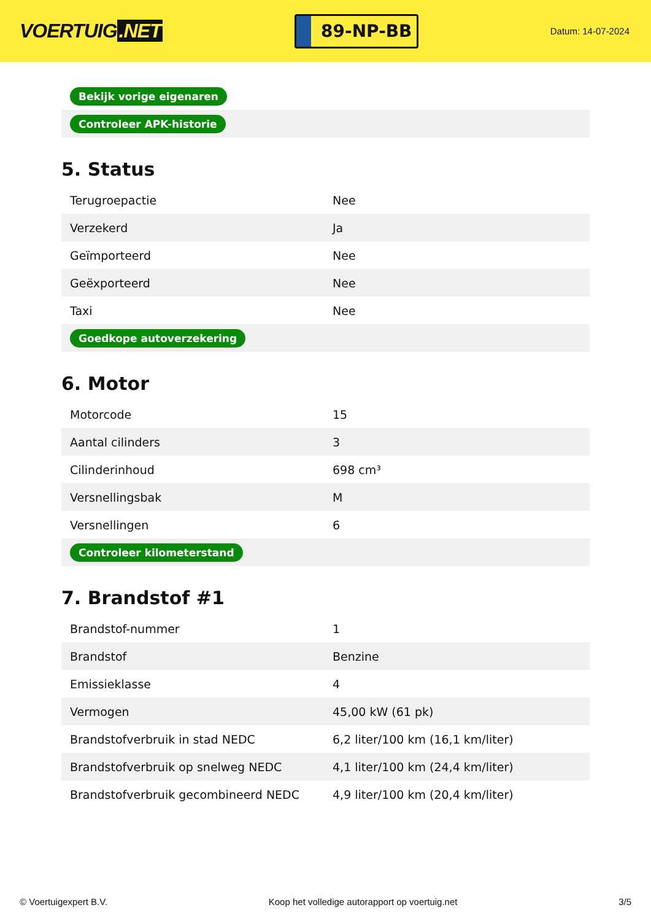VOERTUIG.NET
89-NP-BB
Datum: 14-07-2024
| Bekijk vorige eigenaren |
| Controleer APK-historie |
5. Status
| Terugroepactie | Nee |
| Verzekerd | Ja |
| Geïmporteerd | Nee |
| Geëxporteerd | Nee |
| Taxi | Nee |
| Goedkope autoverzekering | |
6. Motor
| Motorcode | 15 |
| Aantal cilinders | 3 |
| Cilinderinhoud | 698 cm³ |
| Versnellingsbak | M |
| Versnellingen | 6 |
| Controleer kilometerstand | |
7. Brandstof #1
| Brandstof-nummer | 1 |
| Brandstof | Benzine |
| Emissieklasse | 4 |
| Vermogen | 45,00 kW (61 pk) |
| Brandstofverbruik in stad NEDC | 6,2 liter/100 km (16,1 km/liter) |
| Brandstofverbruik op snelweg NEDC | 4,1 liter/100 km (24,4 km/liter) |
| Brandstofverbruik gecombineerd NEDC | 4,9 liter/100 km (20,4 km/liter) |
© Voertuigexpert B.V. Koop het volledige autorapport op voertuig.net 3/5